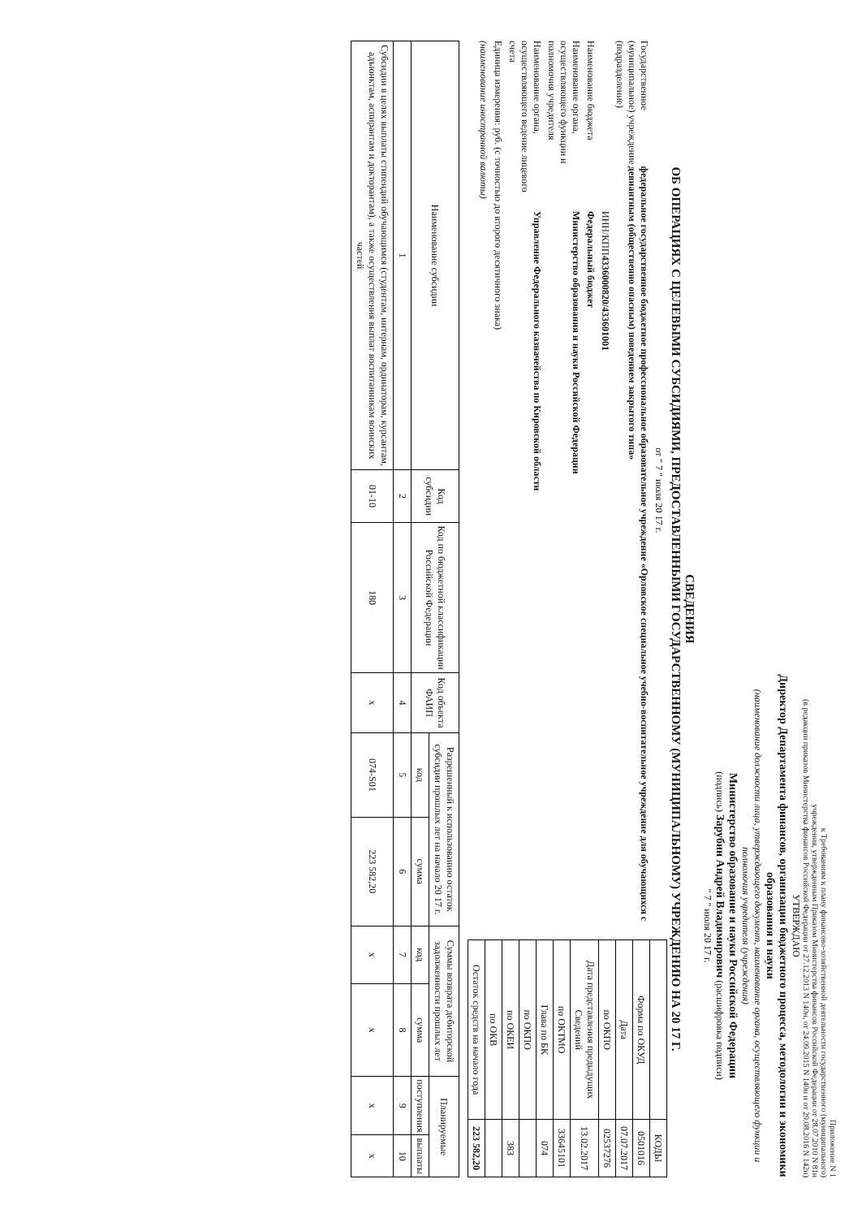Приложение N 1
к Требованиям к плану финансово-хозяйственной деятельности государственного (муниципального)
учреждения, утвержденным Приказом Министерства финансов Российской Федерации от 28.07.2010 N 81н
(в редакции приказов Министерства финансов Российской Федерации от 27.12.2013 N 140н, от 24.09.2015 N 140н и от 29.08.2016 N 142н)
УТВЕРЖДАЮ
Директор Департамента финансов, организации бюджетного процесса, методологии и экономики образования и науки
(наименование должности лица, утверждающего документ, наименование органа, осуществляющего функции и полномочия учредителя (учреждения)
Министерство образование и науки Российской Федерации
(подпись) Зарубин Андрей Владимирович (расшифровка подписи)
" 7 " июля 20 17 г.
СВЕДЕНИЯ
ОБ ОПЕРАЦИЯХ С ЦЕЛЕВЫМИ СУБСИДИЯМИ, ПРЕДОСТАВЛЕННЫМИ ГОСУДАРСТВЕННОМУ (МУНИЦИПАЛЬНОМУ) УЧРЕЖДЕНИЮ НА 20 17 Г.
от " 7 " июля 20 17 г.
Государственное (муниципальное) учреждение (подразделение) федеральное государственное бюджетное профессиональное образовательное учреждение «Орловское специальное учебно-воспитательное учреждение для обучающихся с девиантным (общественно опасным) поведением закрытого типа»
ИНН/КПП 4336000820/433601001
Наименование бюджета Федеральный бюджет
Наименование органа, осуществляющего функции и полномочия учредителя Министерство образования и науки Российской Федерации
Наименование органа, осуществляющего ведение лицевого счета Управление Федерального казначейства по Кировской области
Единица измерения: руб. (с точностью до второго десятичного знака)
(наименование иностранной валюты)
| | КОДЫ |
| Форма по ОКУД | 0501016 |
| Дата | 07.07.2017 |
| по ОКПО | 02537276 |
| Дата представления предыдущих Сведений | 13.02.2017 |
| по ОКТМО | 33645101 |
| Глава по БК | 074 |
| по ОКПО | |
| по ОКЕИ | 383 |
| по ОКВ | |
| Остаток средств на начало года | 223 582,20 |
| Наименование субсидии | Код субсидии | Код по бюджетной классификации Российской Федерации | Код объекта ФАИП | Разрешенный к использованию остаток субсидии прошлых лет на начало 20 17 г. | | Суммы возврата дебиторской задолженности прошлых лет | | Планируемые | |
| --- | --- | --- | --- | --- | --- | --- | --- | --- | --- |
| | | | | код | сумма | код | сумма | поступления | выплаты |
| 1 | 2 | 3 | 4 | 5 | 6 | 7 | 8 | 9 | 10 |
| Субсидии в целях выплаты стипендий обучающимся (студентам, интернам, ординаторам, курсантам, адъюнктам, аспирантам и докторантам), а также осуществления выплат воспитанникам воинских частей | 01-10 | 180 | х | 074-S01 | 223 582,20 | х | х | х | х |